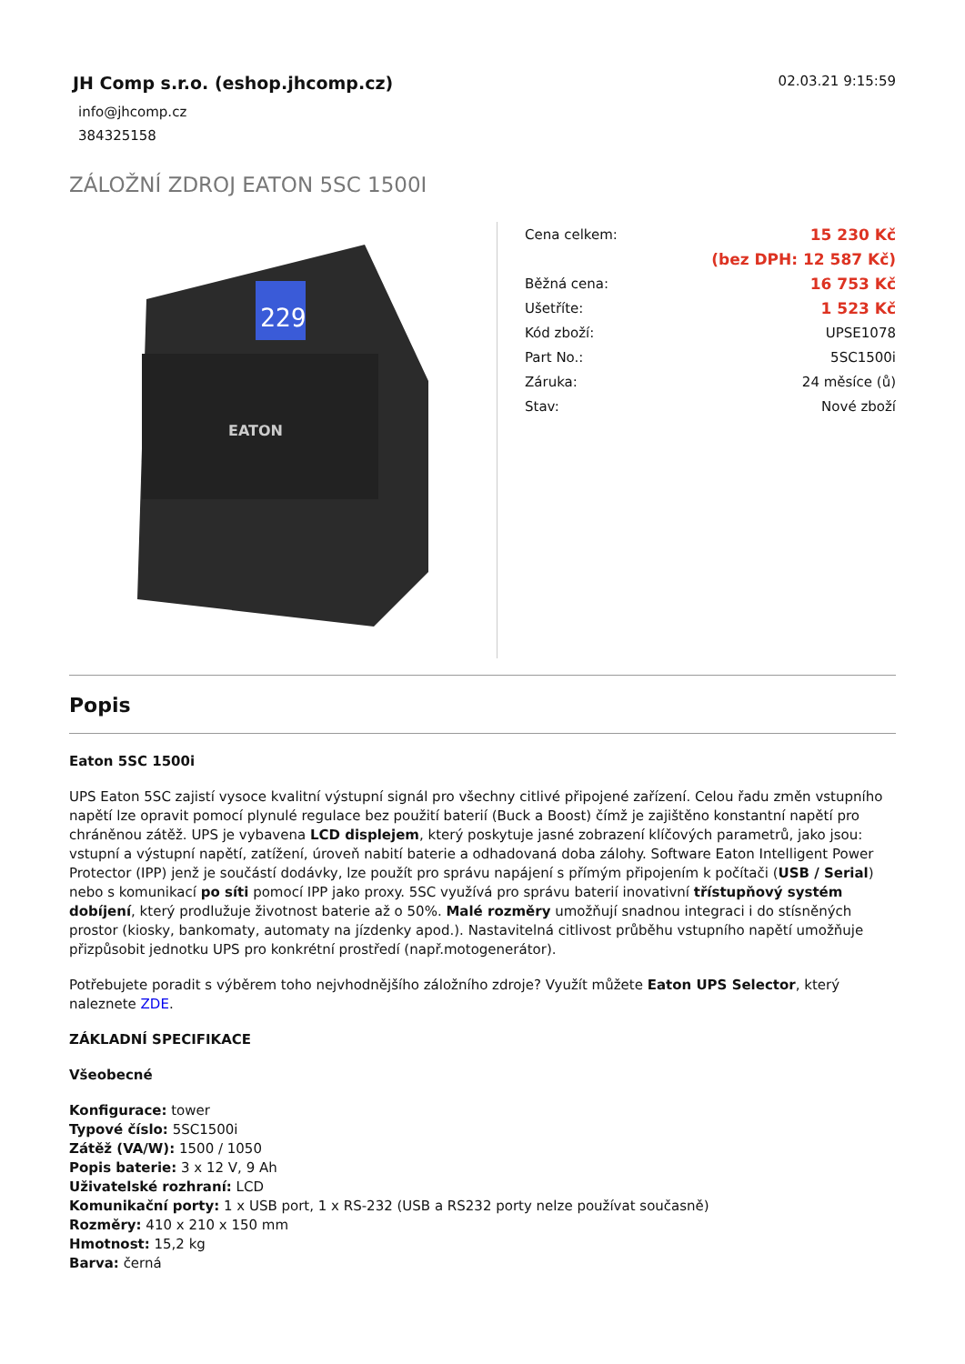JH Comp s.r.o. (eshop.jhcomp.cz)
info@jhcomp.cz
384325158
02.03.21 9:15:59
ZÁLOŽNÍ ZDROJ EATON 5SC 1500I
229
EATON
| Cena celkem: | 15 230 Kč |
| | (bez DPH: 12 587 Kč) |
| Běžná cena: | 16 753 Kč |
| Ušetříte: | 1 523 Kč |
| Kód zboží: | UPSE1078 |
| Part No.: | 5SC1500i |
| Záruka: | 24 měsíce (ů) |
| Stav: | Nové zboží |
Popis
Eaton 5SC 1500i
UPS Eaton 5SC zajistí vysoce kvalitní výstupní signál pro všechny citlivé připojené zařízení. Celou řadu změn vstupního napětí lze opravit pomocí plynulé regulace bez použití baterií (Buck a Boost) čímž je zajištěno konstantní napětí pro chráněnou zátěž. UPS je vybavena LCD displejem, který poskytuje jasné zobrazení klíčových parametrů, jako jsou: vstupní a výstupní napětí, zatížení, úroveň nabití baterie a odhadovaná doba zálohy. Software Eaton Intelligent Power Protector (IPP) jenž je součástí dodávky, lze použít pro správu napájení s přímým připojením k počítači (USB / Serial) nebo s komunikací po síti pomocí IPP jako proxy. 5SC využívá pro správu baterií inovativní třístupňový systém dobíjení, který prodlužuje životnost baterie až o 50%. Malé rozměry umožňují snadnou integraci i do stísněných prostor (kiosky, bankomaty, automaty na jízdenky apod.). Nastavitelná citlivost průběhu vstupního napětí umožňuje přizpůsobit jednotku UPS pro konkrétní prostředí (např.motogenerátor).
Potřebujete poradit s výběrem toho nejvhodnějšího záložního zdroje? Využít můžete Eaton UPS Selector, který naleznete ZDE.
ZÁKLADNÍ SPECIFIKACE
Všeobecné
Konfigurace: tower
Typové číslo: 5SC1500i
Zátěž (VA/W): 1500 / 1050
Popis baterie: 3 x 12 V, 9 Ah
Uživatelské rozhraní: LCD
Komunikační porty: 1 x USB port, 1 x RS-232 (USB a RS232 porty nelze používat současně)
Rozměry: 410 x 210 x 150 mm
Hmotnost: 15,2 kg
Barva: černá